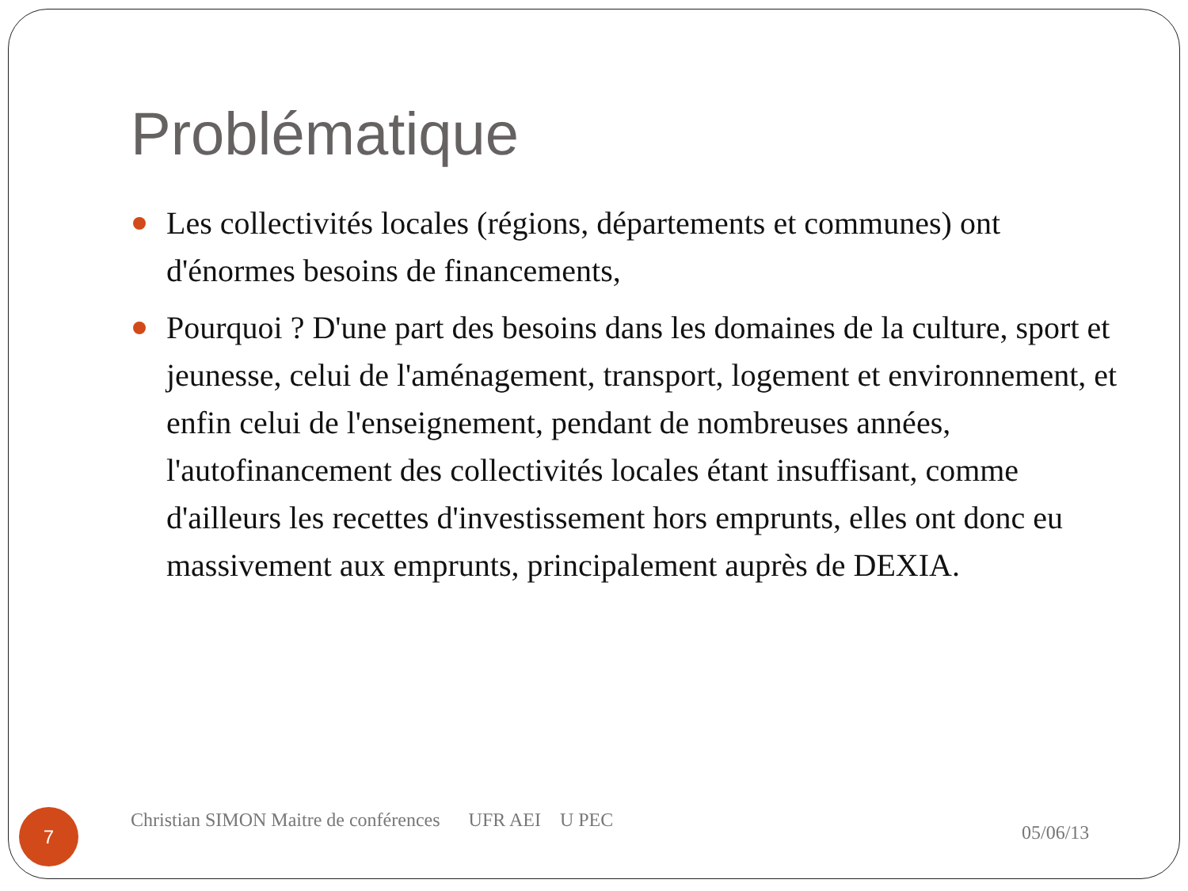Problématique
Les collectivités locales (régions, départements et communes) ont d'énormes besoins de financements,
Pourquoi ? D'une part des besoins dans les domaines de la culture, sport et jeunesse, celui de l'aménagement, transport, logement et environnement, et enfin celui de l'enseignement, pendant de nombreuses années, l'autofinancement des collectivités locales étant insuffisant, comme d'ailleurs les recettes d'investissement hors emprunts, elles ont donc eu massivement aux emprunts, principalement auprès de DEXIA.
7
Christian SIMON Maitre de conférences UFR AEI U PEC
05/06/13